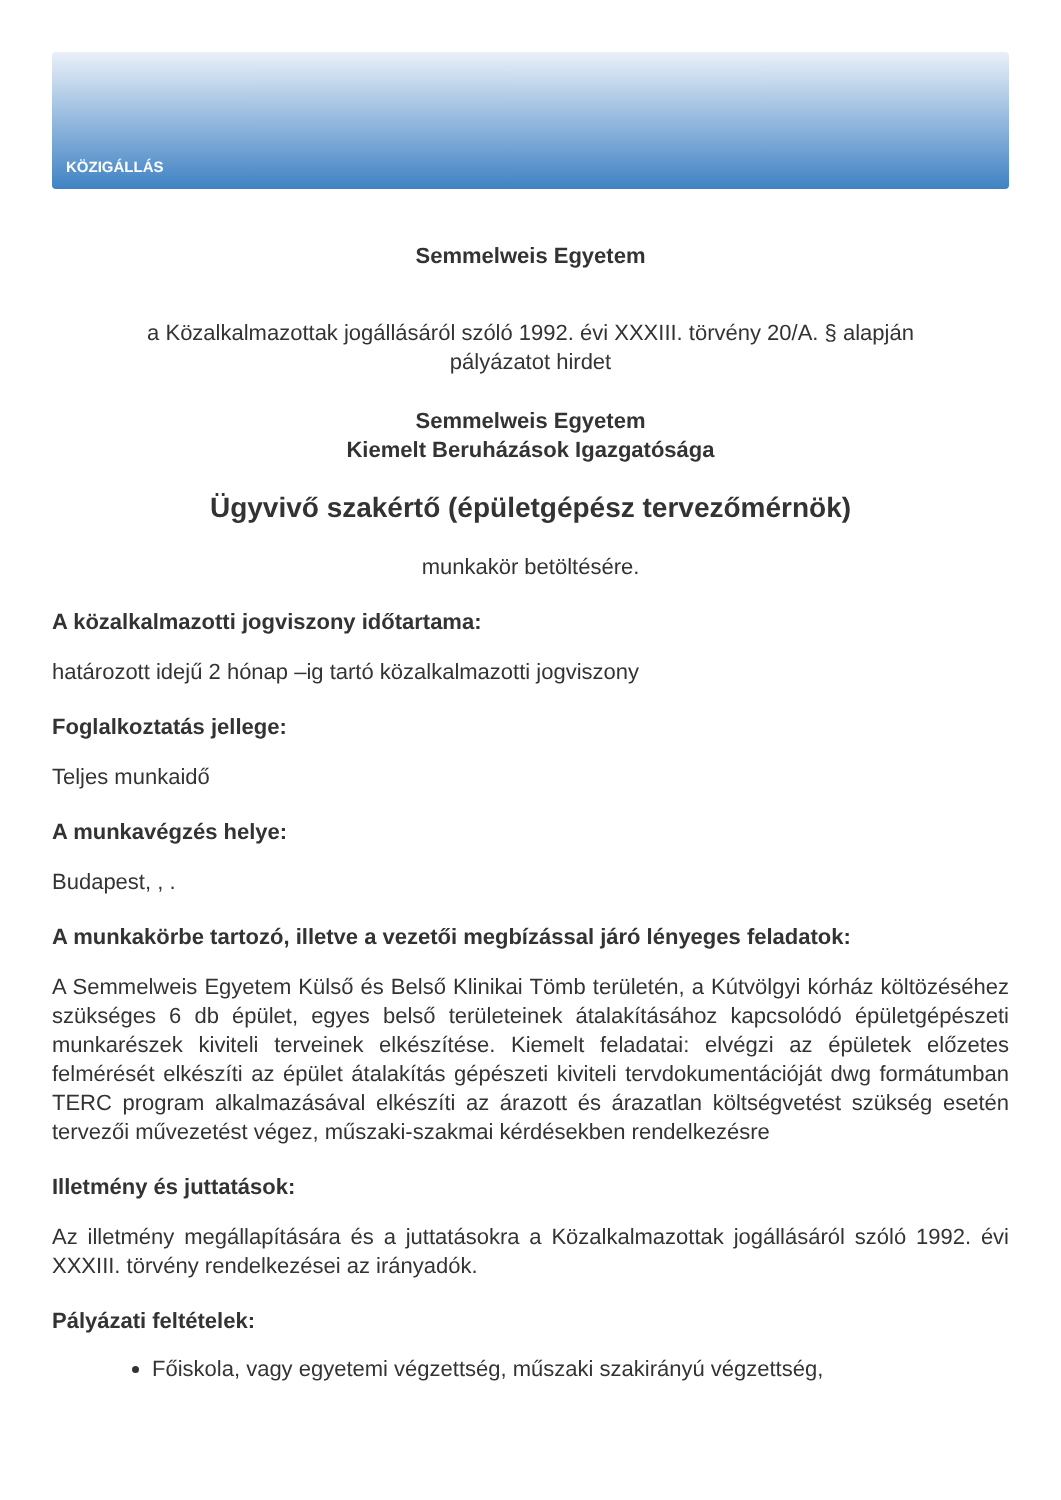KÖZIGÁLLÁS
Semmelweis Egyetem
a Közalkalmazottak jogállásáról szóló 1992. évi XXXIII. törvény 20/A. § alapján
pályázatot hirdet
Semmelweis Egyetem
Kiemelt Beruházások Igazgatósága
Ügyvivő szakértő (épületgépész tervezőmérnök)
munkakör betöltésére.
A közalkalmazotti jogviszony időtartama:
határozott idejű 2 hónap –ig tartó közalkalmazotti jogviszony
Foglalkoztatás jellege:
Teljes munkaidő
A munkavégzés helye:
Budapest, , .
A munkakörbe tartozó, illetve a vezetői megbízással járó lényeges feladatok:
A Semmelweis Egyetem Külső és Belső Klinikai Tömb területén, a Kútvölgyi kórház költözéséhez szükséges 6 db épület, egyes belső területeinek átalakításához kapcsolódó épületgépészeti munkarészek kiviteli terveinek elkészítése. Kiemelt feladatai: elvégzi az épületek előzetes felmérését elkészíti az épület átalakítás gépészeti kiviteli tervdokumentációját dwg formátumban TERC program alkalmazásával elkészíti az árazott és árazatlan költségvetést szükség esetén tervezői művezetést végez, műszaki-szakmai kérdésekben rendelkezésre
Illetmény és juttatások:
Az illetmény megállapítására és a juttatásokra a Közalkalmazottak jogállásáról szóló 1992. évi XXXIII. törvény rendelkezései az irányadók.
Pályázati feltételek:
Főiskola, vagy egyetemi végzettség, műszaki szakirányú végzettség,